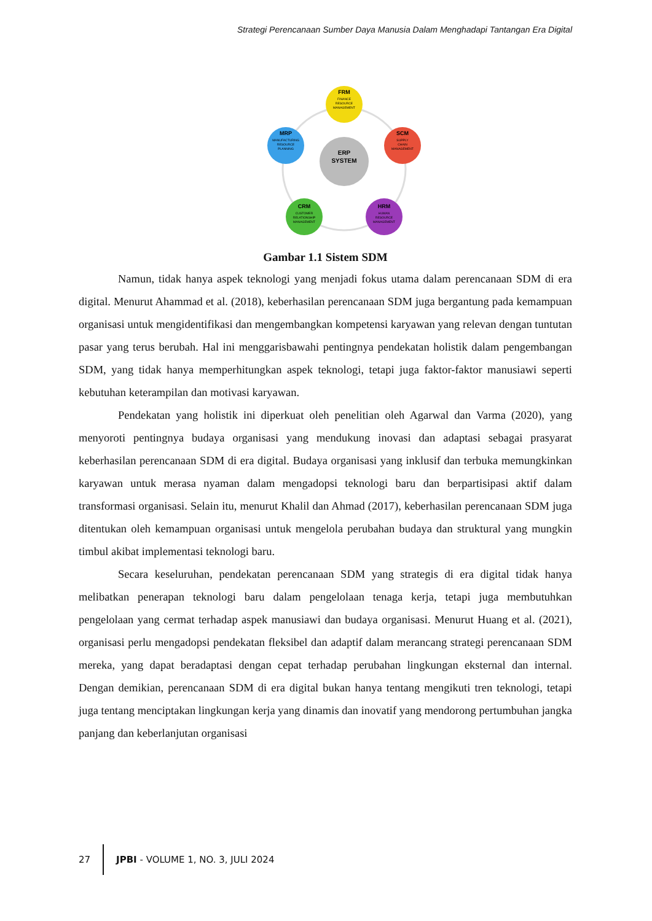Strategi Perencanaan Sumber Daya Manusia Dalam Menghadapi Tantangan Era Digital
ERP
SYSTEM
FRM
FINANCE
RESOURCE
MANAGEMENT
MRP
MANUFACTURING
RESOURCE
PLANNING
SCM
SUPPLY
CHAIN
MANAGEMENT
CRM
CUSTOMER
RELATIONSHIP
MANAGEMENT
HRM
HUMAN
RESOURCE
MANAGEMENT
Gambar 1.1 Sistem SDM
Namun, tidak hanya aspek teknologi yang menjadi fokus utama dalam perencanaan SDM di era digital. Menurut Ahammad et al. (2018), keberhasilan perencanaan SDM juga bergantung pada kemampuan organisasi untuk mengidentifikasi dan mengembangkan kompetensi karyawan yang relevan dengan tuntutan pasar yang terus berubah. Hal ini menggarisbawahi pentingnya pendekatan holistik dalam pengembangan SDM, yang tidak hanya memperhitungkan aspek teknologi, tetapi juga faktor-faktor manusiawi seperti kebutuhan keterampilan dan motivasi karyawan.
Pendekatan yang holistik ini diperkuat oleh penelitian oleh Agarwal dan Varma (2020), yang menyoroti pentingnya budaya organisasi yang mendukung inovasi dan adaptasi sebagai prasyarat keberhasilan perencanaan SDM di era digital. Budaya organisasi yang inklusif dan terbuka memungkinkan karyawan untuk merasa nyaman dalam mengadopsi teknologi baru dan berpartisipasi aktif dalam transformasi organisasi. Selain itu, menurut Khalil dan Ahmad (2017), keberhasilan perencanaan SDM juga ditentukan oleh kemampuan organisasi untuk mengelola perubahan budaya dan struktural yang mungkin timbul akibat implementasi teknologi baru.
Secara keseluruhan, pendekatan perencanaan SDM yang strategis di era digital tidak hanya melibatkan penerapan teknologi baru dalam pengelolaan tenaga kerja, tetapi juga membutuhkan pengelolaan yang cermat terhadap aspek manusiawi dan budaya organisasi. Menurut Huang et al. (2021), organisasi perlu mengadopsi pendekatan fleksibel dan adaptif dalam merancang strategi perencanaan SDM mereka, yang dapat beradaptasi dengan cepat terhadap perubahan lingkungan eksternal dan internal. Dengan demikian, perencanaan SDM di era digital bukan hanya tentang mengikuti tren teknologi, tetapi juga tentang menciptakan lingkungan kerja yang dinamis dan inovatif yang mendorong pertumbuhan jangka panjang dan keberlanjutan organisasi
27
JPBI - VOLUME 1, NO. 3, JULI 2024